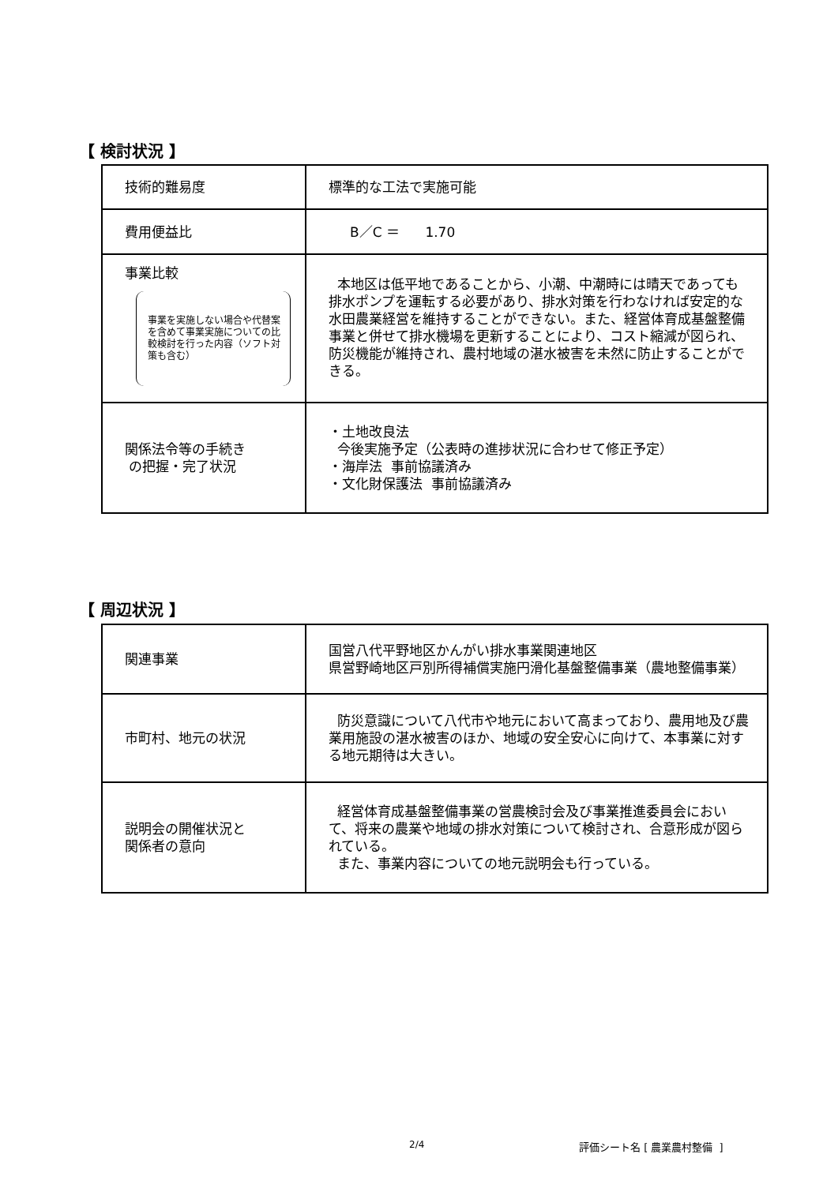【 検討状況 】
| 技術的難易度 | 標準的な工法で実施可能 |
| 費用便益比 | B／C ＝ 1.70 |
| 事業比較 事業を実施しない場合や代替案を含めて事業実施についての比較検討を行った内容（ソフト対策も含む） | 本地区は低平地であることから、小潮、中潮時には晴天であっても排水ポンプを運転する必要があり、排水対策を行わなければ安定的な水田農業経営を維持することができない。また、経営体育成基盤整備事業と併せて排水機場を更新することにより、コスト縮減が図られ、防災機能が維持され、農村地域の湛水被害を未然に防止することができる。 |
| 関係法令等の手続き の把握・完了状況 | ・土地改良法 今後実施予定（公表時の進捗状況に合わせて修正予定） ・海岸法 事前協議済み ・文化財保護法 事前協議済み |
【 周辺状況 】
| 関連事業 | 国営八代平野地区かんがい排水事業関連地区 県営野崎地区戸別所得補償実施円滑化基盤整備事業（農地整備事業） |
| 市町村、地元の状況 | 防災意識について八代市や地元において高まっており、農用地及び農業用施設の湛水被害のほか、地域の安全安心に向けて、本事業に対する地元期待は大きい。 |
| 説明会の開催状況と 関係者の意向 | 経営体育成基盤整備事業の営農検討会及び事業推進委員会において、将来の農業や地域の排水対策について検討され、合意形成が図られている。 また、事業内容についての地元説明会も行っている。 |
2/4 評価シート名 [ 農業農村整備 ]